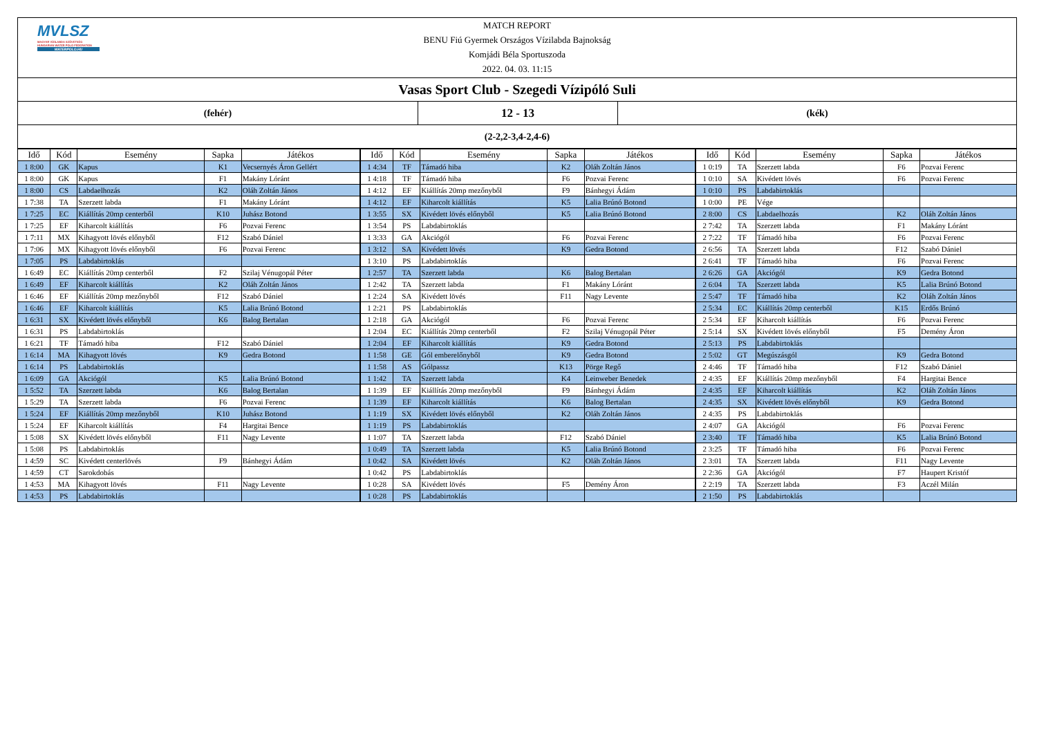MVLSZ
MAGYAR VÍZILABDA SZÖVETSÉG
HUNGARIAN WATER POLO FEDERATION
WATERPOLO.HU
MATCH REPORT
BENU Fiú Gyermek Országos Vízilabda Bajnokság
Komjádi Béla Sportuszoda
2022. 04. 03. 11:15
Vasas Sport Club - Szegedi Vízipóló Suli
(fehér)
12 - 13
(kék)
(2-2,2-3,4-2,4-6)
| Idő | Kód | Esemény | Sapka | Játékos | Idő | Kód | Esemény | Sapka | Játékos | Idő | Kód | Esemény | Sapka | Játékos |
| --- | --- | --- | --- | --- | --- | --- | --- | --- | --- | --- | --- | --- | --- | --- |
| 1 8:00 | GK | Kapus | K1 | Vecsernyés Áron Gellért | 1 4:34 | TF | Támadó hiba | K2 | Oláh Zoltán János | 1 0:19 | TA | Szerzett labda | F6 | Pozvai Ferenc |
| 1 8:00 | GK | Kapus | F1 | Makány Lóránt | 1 4:18 | TF | Támadó hiba | F6 | Pozvai Ferenc | 1 0:10 | SA | Kivédett lövés | F6 | Pozvai Ferenc |
| 1 8:00 | CS | Labdaelhozás | K2 | Oláh Zoltán János | 1 4:12 | EF | Kiállítás 20mp mezőnyből | F9 | Bánhegyi Ádám | 1 0:10 | PS | Labdabirtoklás | | |
| 1 7:38 | TA | Szerzett labda | F1 | Makány Lóránt | 1 4:12 | EF | Kiharcolt kiállítás | K5 | Lalia Brúnó Botond | 1 0:00 | PE | Vége | | |
| 1 7:25 | EC | Kiállítás 20mp centerből | K10 | Juhász Botond | 1 3:55 | SX | Kivédett lövés előnyből | K5 | Lalia Brúnó Botond | 2 8:00 | CS | Labdaelhozás | K2 | Oláh Zoltán János |
| 1 7:25 | EF | Kiharcolt kiállítás | F6 | Pozvai Ferenc | 1 3:54 | PS | Labdabirtoklás | | | 2 7:42 | TA | Szerzett labda | F1 | Makány Lóránt |
| 1 7:11 | MX | Kihagyott lövés előnyből | F12 | Szabó Dániel | 1 3:33 | GA | Akciógól | F6 | Pozvai Ferenc | 2 7:22 | TF | Támadó hiba | F6 | Pozvai Ferenc |
| 1 7:06 | MX | Kihagyott lövés előnyből | F6 | Pozvai Ferenc | 1 3:12 | SA | Kivédett lövés | K9 | Gedra Botond | 2 6:56 | TA | Szerzett labda | F12 | Szabó Dániel |
| 1 7:05 | PS | Labdabirtoklás | | | 1 3:10 | PS | Labdabirtoklás | | | 2 6:41 | TF | Támadó hiba | F6 | Pozvai Ferenc |
| 1 6:49 | EC | Kiállítás 20mp centerből | F2 | Szilaj Vénugopál Péter | 1 2:57 | TA | Szerzett labda | K6 | Balog Bertalan | 2 6:26 | GA | Akciógól | K9 | Gedra Botond |
| 1 6:49 | EF | Kiharcolt kiállítás | K2 | Oláh Zoltán János | 1 2:42 | TA | Szerzett labda | F1 | Makány Lóránt | 2 6:04 | TA | Szerzett labda | K5 | Lalia Brúnó Botond |
| 1 6:46 | EF | Kiállítás 20mp mezőnyből | F12 | Szabó Dániel | 1 2:24 | SA | Kivédett lövés | F11 | Nagy Levente | 2 5:47 | TF | Támadó hiba | K2 | Oláh Zoltán János |
| 1 6:46 | EF | Kiharcolt kiállítás | K5 | Lalia Brúnó Botond | 1 2:21 | PS | Labdabirtoklás | | | 2 5:34 | EC | Kiállítás 20mp centerből | K15 | Erdős Brúnó |
| 1 6:31 | SX | Kivédett lövés előnyből | K6 | Balog Bertalan | 1 2:18 | GA | Akciógól | F6 | Pozvai Ferenc | 2 5:34 | EF | Kiharcolt kiállítás | F6 | Pozvai Ferenc |
| 1 6:31 | PS | Labdabirtoklás | | | 1 2:04 | EC | Kiállítás 20mp centerből | F2 | Szilaj Vénugopál Péter | 2 5:14 | SX | Kivédett lövés előnyből | F5 | Demény Áron |
| 1 6:21 | TF | Támadó hiba | F12 | Szabó Dániel | 1 2:04 | EF | Kiharcolt kiállítás | K9 | Gedra Botond | 2 5:13 | PS | Labdabirtoklás | | |
| 1 6:14 | MA | Kihagyott lövés | K9 | Gedra Botond | 1 1:58 | GE | Gól emberelőnyből | K9 | Gedra Botond | 2 5:02 | GT | Megúszásgól | K9 | Gedra Botond |
| 1 6:14 | PS | Labdabirtoklás | | | 1 1:58 | AS | Gólpassz | K13 | Pörge Regő | 2 4:46 | TF | Támadó hiba | F12 | Szabó Dániel |
| 1 6:09 | GA | Akciógól | K5 | Lalia Brúnó Botond | 1 1:42 | TA | Szerzett labda | K4 | Leinweber Benedek | 2 4:35 | EF | Kiállítás 20mp mezőnyből | F4 | Hargitai Bence |
| 1 5:52 | TA | Szerzett labda | K6 | Balog Bertalan | 1 1:39 | EF | Kiállítás 20mp mezőnyből | F9 | Bánhegyi Ádám | 2 4:35 | EF | Kiharcolt kiállítás | K2 | Oláh Zoltán János |
| 1 5:29 | TA | Szerzett labda | F6 | Pozvai Ferenc | 1 1:39 | EF | Kiharcolt kiállítás | K6 | Balog Bertalan | 2 4:35 | SX | Kivédett lövés előnyből | K9 | Gedra Botond |
| 1 5:24 | EF | Kiállítás 20mp mezőnyből | K10 | Juhász Botond | 1 1:19 | SX | Kivédett lövés előnyből | K2 | Oláh Zoltán János | 2 4:35 | PS | Labdabirtoklás | | |
| 1 5:24 | EF | Kiharcolt kiállítás | F4 | Hargitai Bence | 1 1:19 | PS | Labdabirtoklás | | | 2 4:07 | GA | Akciógól | F6 | Pozvai Ferenc |
| 1 5:08 | SX | Kivédett lövés előnyből | F11 | Nagy Levente | 1 1:07 | TA | Szerzett labda | F12 | Szabó Dániel | 2 3:40 | TF | Támadó hiba | K5 | Lalia Brúnó Botond |
| 1 5:08 | PS | Labdabirtoklás | | | 1 0:49 | TA | Szerzett labda | K5 | Lalia Brúnó Botond | 2 3:25 | TF | Támadó hiba | F6 | Pozvai Ferenc |
| 1 4:59 | SC | Kivédett centerlövés | F9 | Bánhegyi Ádám | 1 0:42 | SA | Kivédett lövés | K2 | Oláh Zoltán János | 2 3:01 | TA | Szerzett labda | F11 | Nagy Levente |
| 1 4:59 | CT | Sarokdobás | | | 1 0:42 | PS | Labdabirtoklás | | | 2 2:36 | GA | Akciógól | F7 | Haupert Kristóf |
| 1 4:53 | MA | Kihagyott lövés | F11 | Nagy Levente | 1 0:28 | SA | Kivédett lövés | F5 | Demény Áron | 2 2:19 | TA | Szerzett labda | F3 | Aczél Milán |
| 1 4:53 | PS | Labdabirtoklás | | | 1 0:28 | PS | Labdabirtoklás | | | 2 1:50 | PS | Labdabirtoklás | | |